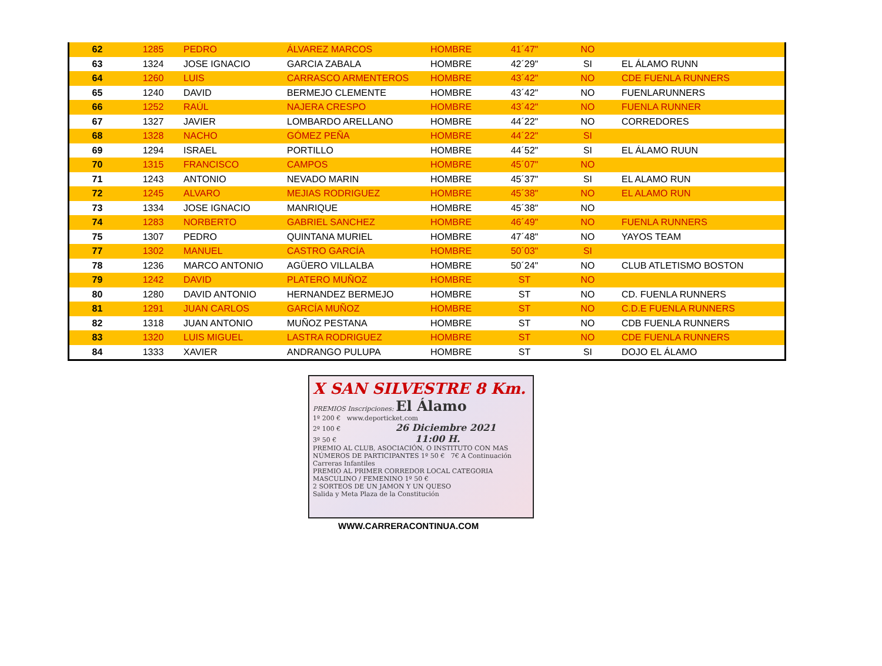| 62 | 1285 | PEDRO | ÁLVAREZ MARCOS | HOMBRE | 41´47" | NO | |
| 63 | 1324 | JOSE IGNACIO | GARCIA ZABALA | HOMBRE | 42´29" | SI | EL ÁLAMO RUNN |
| 64 | 1260 | LUIS | CARRASCO ARMENTEROS | HOMBRE | 43´42" | NO | CDE FUENLA RUNNERS |
| 65 | 1240 | DAVID | BERMEJO CLEMENTE | HOMBRE | 43´42" | NO | FUENLARUNNERS |
| 66 | 1252 | RAÚL | NAJERA CRESPO | HOMBRE | 43´42" | NO | FUENLA RUNNER |
| 67 | 1327 | JAVIER | LOMBARDO ARELLANO | HOMBRE | 44´22" | NO | CORREDORES |
| 68 | 1328 | NACHO | GÓMEZ PEÑA | HOMBRE | 44´22" | SI | |
| 69 | 1294 | ISRAEL | PORTILLO | HOMBRE | 44´52" | SI | EL ÁLAMO RUUN |
| 70 | 1315 | FRANCISCO | CAMPOS | HOMBRE | 45´07" | NO | |
| 71 | 1243 | ANTONIO | NEVADO MARIN | HOMBRE | 45´37" | SI | EL ALAMO RUN |
| 72 | 1245 | ALVARO | MEJIAS RODRIGUEZ | HOMBRE | 45´38" | NO | EL ALAMO RUN |
| 73 | 1334 | JOSE IGNACIO | MANRIQUE | HOMBRE | 45´38" | NO | |
| 74 | 1283 | NORBERTO | GABRIEL SANCHEZ | HOMBRE | 46´49" | NO | FUENLA RUNNERS |
| 75 | 1307 | PEDRO | QUINTANA MURIEL | HOMBRE | 47´48" | NO | YAYOS TEAM |
| 77 | 1302 | MANUEL | CASTRO GARCÍA | HOMBRE | 50´03" | SI | |
| 78 | 1236 | MARCO ANTONIO | AGÜERO VILLALBA | HOMBRE | 50´24" | NO | CLUB ATLETISMO BOSTON |
| 79 | 1242 | DAVID | PLATERO MUÑOZ | HOMBRE | ST | NO | |
| 80 | 1280 | DAVID ANTONIO | HERNANDEZ BERMEJO | HOMBRE | ST | NO | CD. FUENLA RUNNERS |
| 81 | 1291 | JUAN CARLOS | GARCÍA MUÑOZ | HOMBRE | ST | NO | C.D.E FUENLA RUNNERS |
| 82 | 1318 | JUAN ANTONIO | MUÑOZ PESTANA | HOMBRE | ST | NO | CDB FUENLA RUNNERS |
| 83 | 1320 | LUIS MIGUEL | LASTRA RODRIGUEZ | HOMBRE | ST | NO | CDE FUENLA RUNNERS |
| 84 | 1333 | XAVIER | ANDRANGO PULUPA | HOMBRE | ST | SI | DOJO EL ÁLAMO |
X SAN SILVESTRE 8 Km.
PREMIOS Inscripciones: El Álamo
1º 200 € www.deporticket.com
2º 100 € 26 Diciembre 2021
3º 50 € 11:00 H.
PREMIO AL CLUB, ASOCIACIÓN, O INSTITUTO CON MAS NÚMEROS DE PARTICIPANTES 1º 50 € 7€ A Continuación Carreras Infantiles
PREMIO AL PRIMER CORREDOR LOCAL CATEGORIA MASCULINO / FEMENINO 1º 50 €
2 SORTEOS DE UN JAMON Y UN QUESO
Salida y Meta Plaza de la Constitución
WWW.CARRERACONTINUA.COM